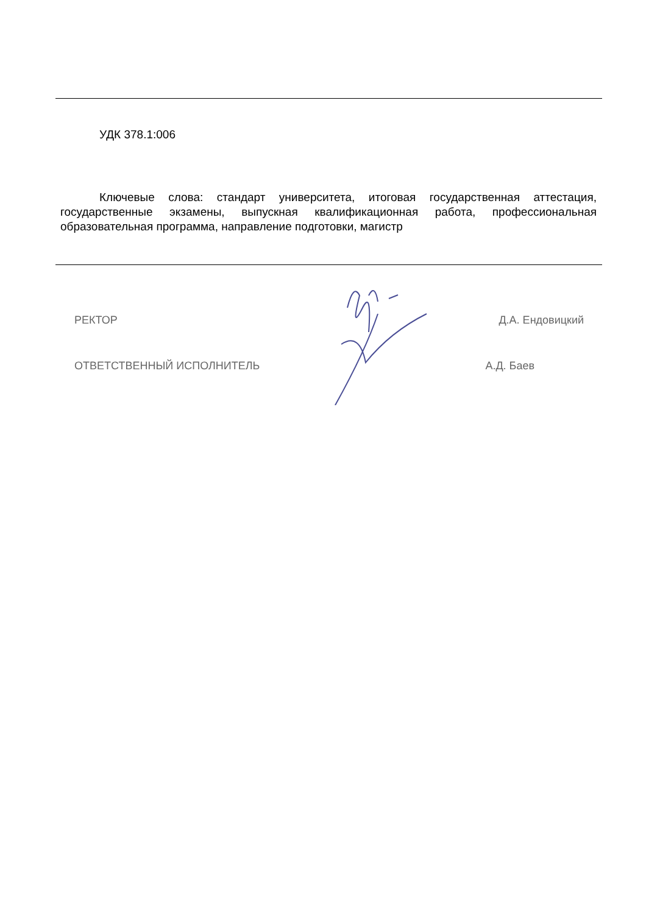УДК 378.1:006
Ключевые слова: стандарт университета, итоговая государственная аттестация, государственные экзамены, выпускная квалификационная работа, профессиональная образовательная программа, направление подготовки, магистр
РЕКТОР Д.А. Ендовицкий
ОТВЕТСТВЕННЫЙ ИСПОЛНИТЕЛЬ А.Д. Баев